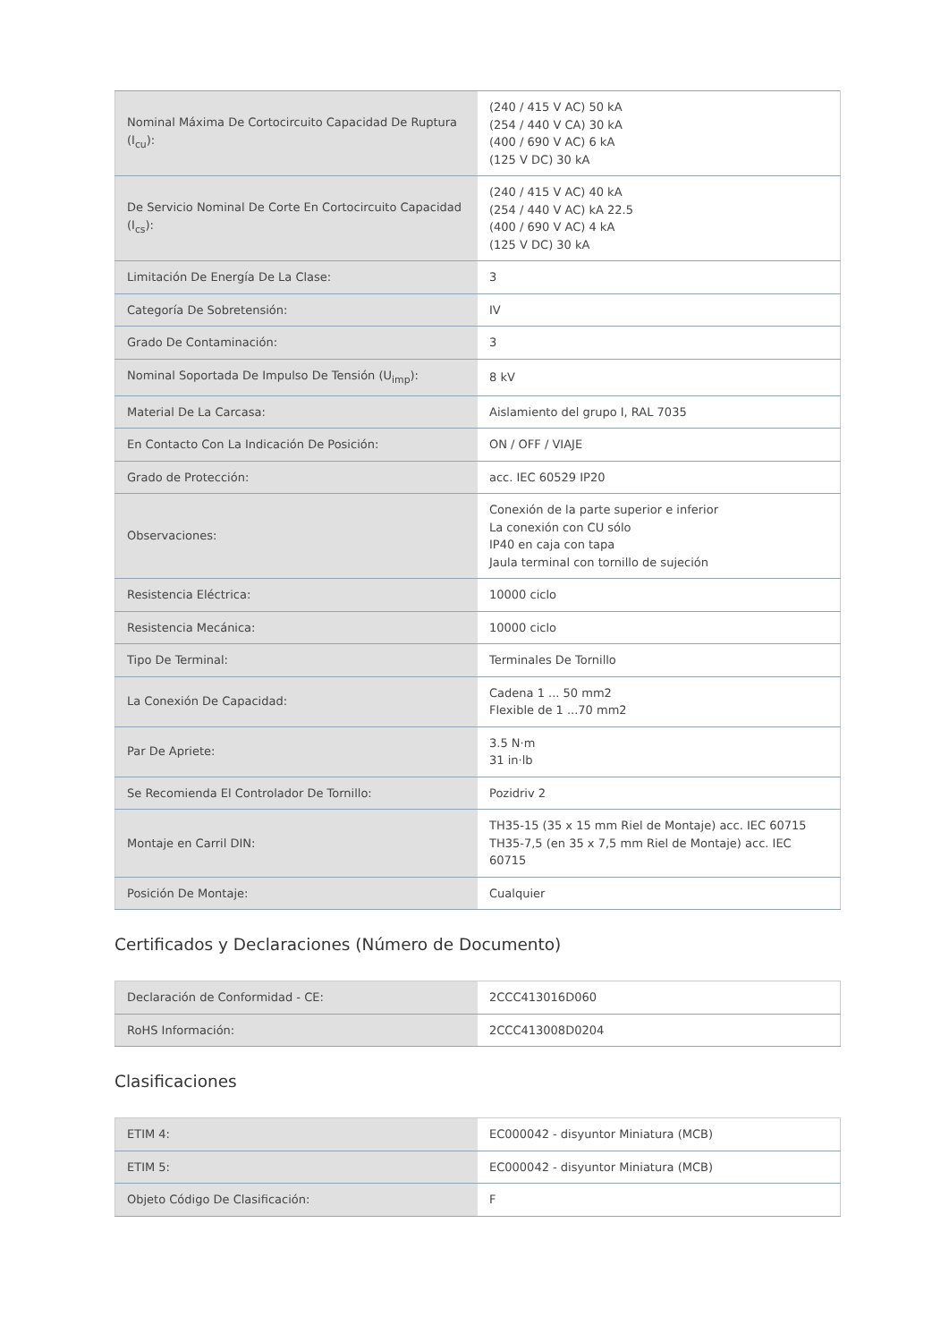| Nominal Máxima De Cortocircuito Capacidad De Ruptura (I<sub>cu</sub>): | (240 / 415 V AC) 50 kA (254 / 440 V CA) 30 kA (400 / 690 V AC) 6 kA (125 V DC) 30 kA |
| De Servicio Nominal De Corte En Cortocircuito Capacidad (I<sub>cs</sub>): | (240 / 415 V AC) 40 kA (254 / 440 V AC) kA 22.5 (400 / 690 V AC) 4 kA (125 V DC) 30 kA |
| Limitación De Energía De La Clase: | 3 |
| Categoría De Sobretensión: | IV |
| Grado De Contaminación: | 3 |
| Nominal Soportada De Impulso De Tensión (U<sub>imp</sub>): | 8 kV |
| Material De La Carcasa: | Aislamiento del grupo I, RAL 7035 |
| En Contacto Con La Indicación De Posición: | ON / OFF / VIAJE |
| Grado de Protección: | acc. IEC 60529 IP20 |
| Observaciones: | Conexión de la parte superior e inferior La conexión con CU sólo IP40 en caja con tapa Jaula terminal con tornillo de sujeción |
| Resistencia Eléctrica: | 10000 ciclo |
| Resistencia Mecánica: | 10000 ciclo |
| Tipo De Terminal: | Terminales De Tornillo |
| La Conexión De Capacidad: | Cadena 1 ... 50 mm2 Flexible de 1 ...70 mm2 |
| Par De Apriete: | 3.5 N·m 31 in·lb |
| Se Recomienda El Controlador De Tornillo: | Pozidriv 2 |
| Montaje en Carril DIN: | TH35-15 (35 x 15 mm Riel de Montaje) acc. IEC 60715 TH35-7,5 (en 35 x 7,5 mm Riel de Montaje) acc. IEC 60715 |
| Posición De Montaje: | Cualquier |
Certificados y Declaraciones (Número de Documento)
| Declaración de Conformidad - CE: | 2CCC413016D060 |
| RoHS Información: | 2CCC413008D0204 |
Clasificaciones
| ETIM 4: | EC000042 - disyuntor Miniatura (MCB) |
| ETIM 5: | EC000042 - disyuntor Miniatura (MCB) |
| Objeto Código De Clasificación: | F |